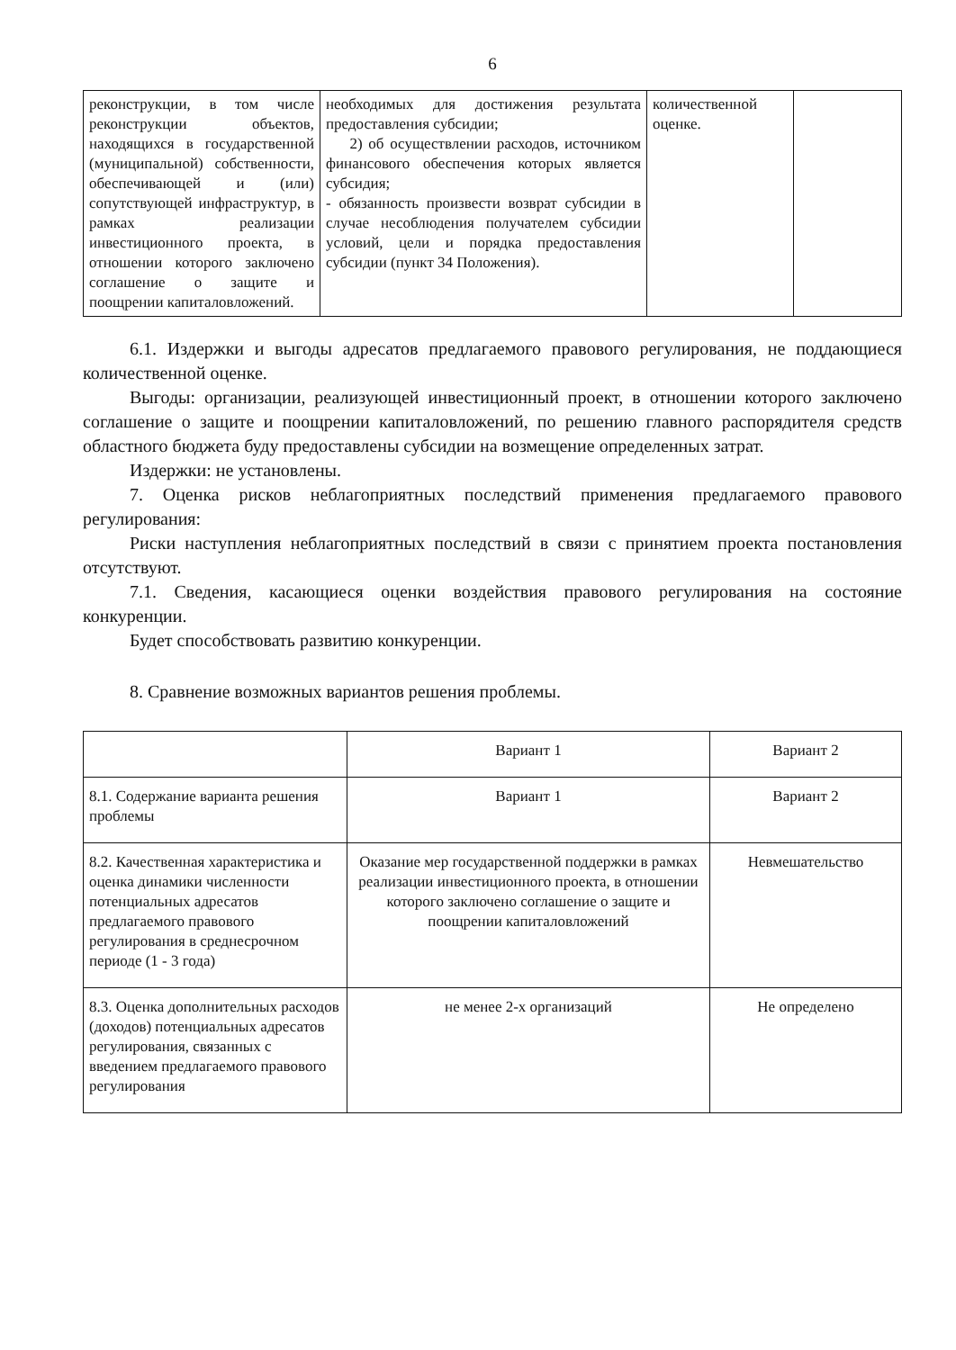6
| реконструкции, в том числе реконструкции объектов, находящихся в государственной (муниципальной) собственности, обеспечивающей и (или) сопутствующей инфраструктур, в рамках реализации инвестиционного проекта, в отношении которого заключено соглашение о защите и поощрении капиталовложений. | необходимых для достижения результата предоставления субсидии; 2) об осуществлении расходов, источником финансового обеспечения которых является субсидия; - обязанность произвести возврат субсидии в случае несоблюдения получателем субсидии условий, цели и порядка предоставления субсидии (пункт 34 Положения). | количественной оценке. | |
6.1. Издержки и выгоды адресатов предлагаемого правового регулирования, не поддающиеся количественной оценке.
Выгоды: организации, реализующей инвестиционный проект, в отношении которого заключено соглашение о защите и поощрении капиталовложений, по решению главного распорядителя средств областного бюджета буду предоставлены субсидии на возмещение определенных затрат.
Издержки: не установлены.
7. Оценка рисков неблагоприятных последствий применения предлагаемого правового регулирования:
Риски наступления неблагоприятных последствий в связи с принятием проекта постановления отсутствуют.
7.1. Сведения, касающиеся оценки воздействия правового регулирования на состояние конкуренции.
Будет способствовать развитию конкуренции.
8. Сравнение возможных вариантов решения проблемы.
| | Вариант 1 | Вариант 2 |
| --- | --- | --- |
| 8.1. Содержание варианта решения проблемы | Вариант 1 | Вариант 2 |
| 8.2. Качественная характеристика и оценка динамики численности потенциальных адресатов предлагаемого правового регулирования в среднесрочном периоде (1 - 3 года) | Оказание мер государственной поддержки в рамках реализации инвестиционного проекта, в отношении которого заключено соглашение о защите и поощрении капиталовложений | Невмешательство |
| 8.3. Оценка дополнительных расходов (доходов) потенциальных адресатов регулирования, связанных с введением предлагаемого правового регулирования | не менее 2-х организаций | Не определено |